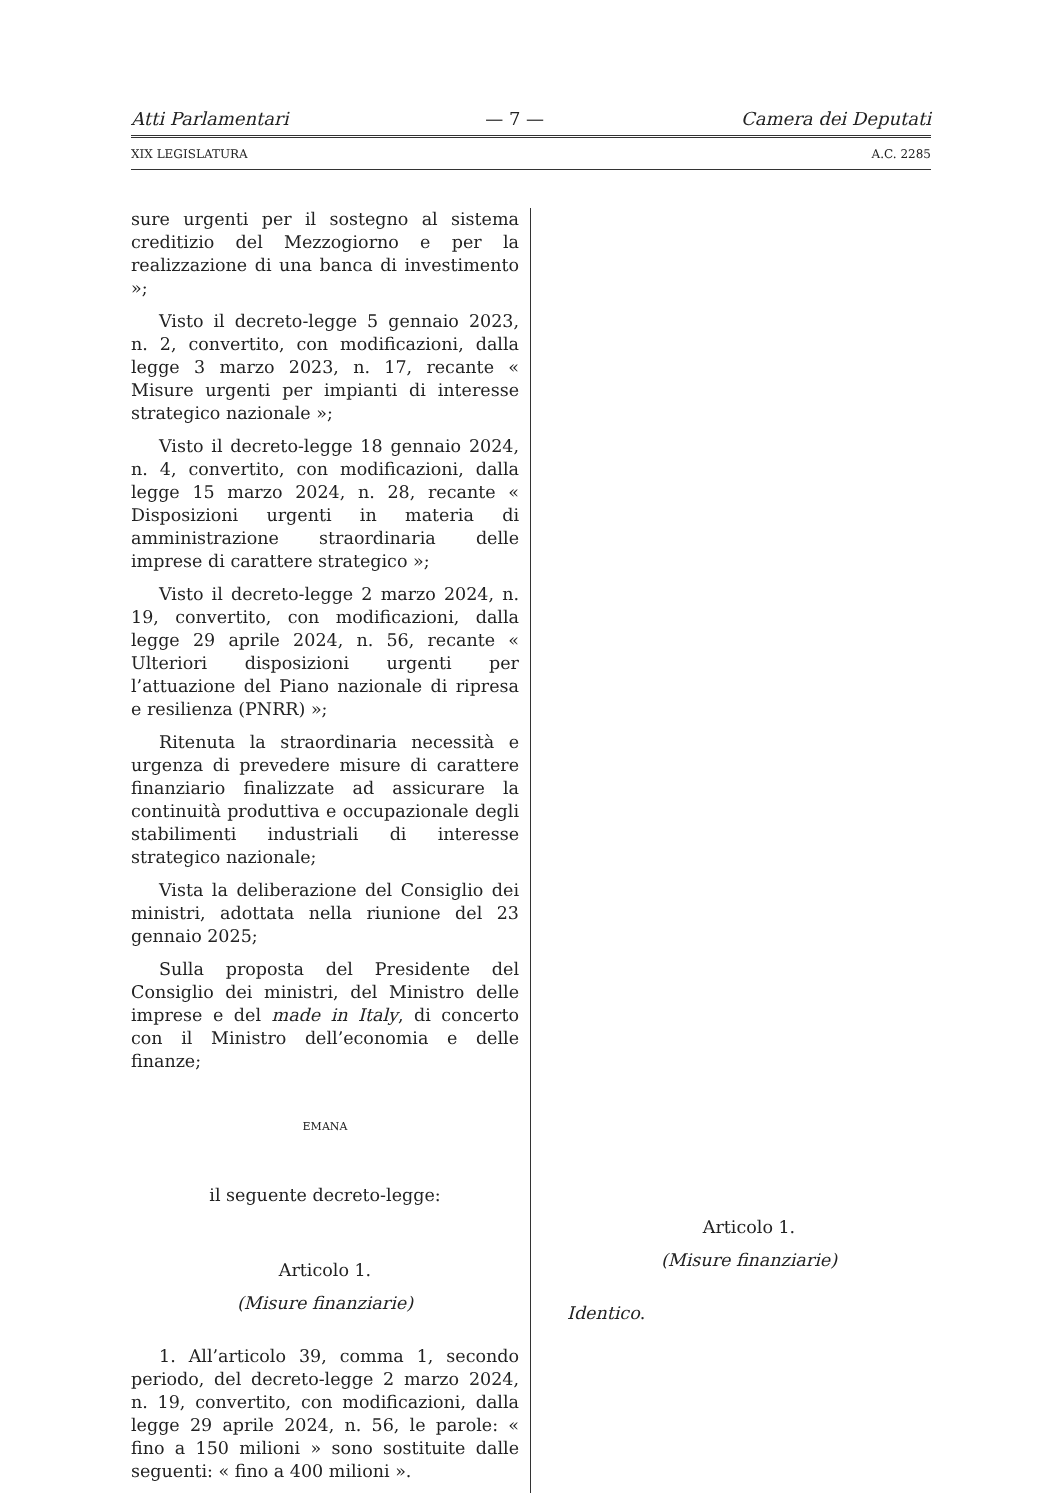Atti Parlamentari — 7 — Camera dei Deputati
XIX LEGISLATURA A.C. 2285
sure urgenti per il sostegno al sistema creditizio del Mezzogiorno e per la realizzazione di una banca di investimento »;
Visto il decreto-legge 5 gennaio 2023, n. 2, convertito, con modificazioni, dalla legge 3 marzo 2023, n. 17, recante « Misure urgenti per impianti di interesse strategico nazionale »;
Visto il decreto-legge 18 gennaio 2024, n. 4, convertito, con modificazioni, dalla legge 15 marzo 2024, n. 28, recante « Disposizioni urgenti in materia di amministrazione straordinaria delle imprese di carattere strategico »;
Visto il decreto-legge 2 marzo 2024, n. 19, convertito, con modificazioni, dalla legge 29 aprile 2024, n. 56, recante « Ulteriori disposizioni urgenti per l’attuazione del Piano nazionale di ripresa e resilienza (PNRR) »;
Ritenuta la straordinaria necessità e urgenza di prevedere misure di carattere finanziario finalizzate ad assicurare la continuità produttiva e occupazionale degli stabilimenti industriali di interesse strategico nazionale;
Vista la deliberazione del Consiglio dei ministri, adottata nella riunione del 23 gennaio 2025;
Sulla proposta del Presidente del Consiglio dei ministri, del Ministro delle imprese e del made in Italy, di concerto con il Ministro dell’economia e delle finanze;
EMANA
il seguente decreto-legge:
Articolo 1.
(Misure finanziarie)
1. All’articolo 39, comma 1, secondo periodo, del decreto-legge 2 marzo 2024, n. 19, convertito, con modificazioni, dalla legge 29 aprile 2024, n. 56, le parole: « fino a 150 milioni » sono sostituite dalle seguenti: « fino a 400 milioni ».
Articolo 1.
(Misure finanziarie)
Identico.